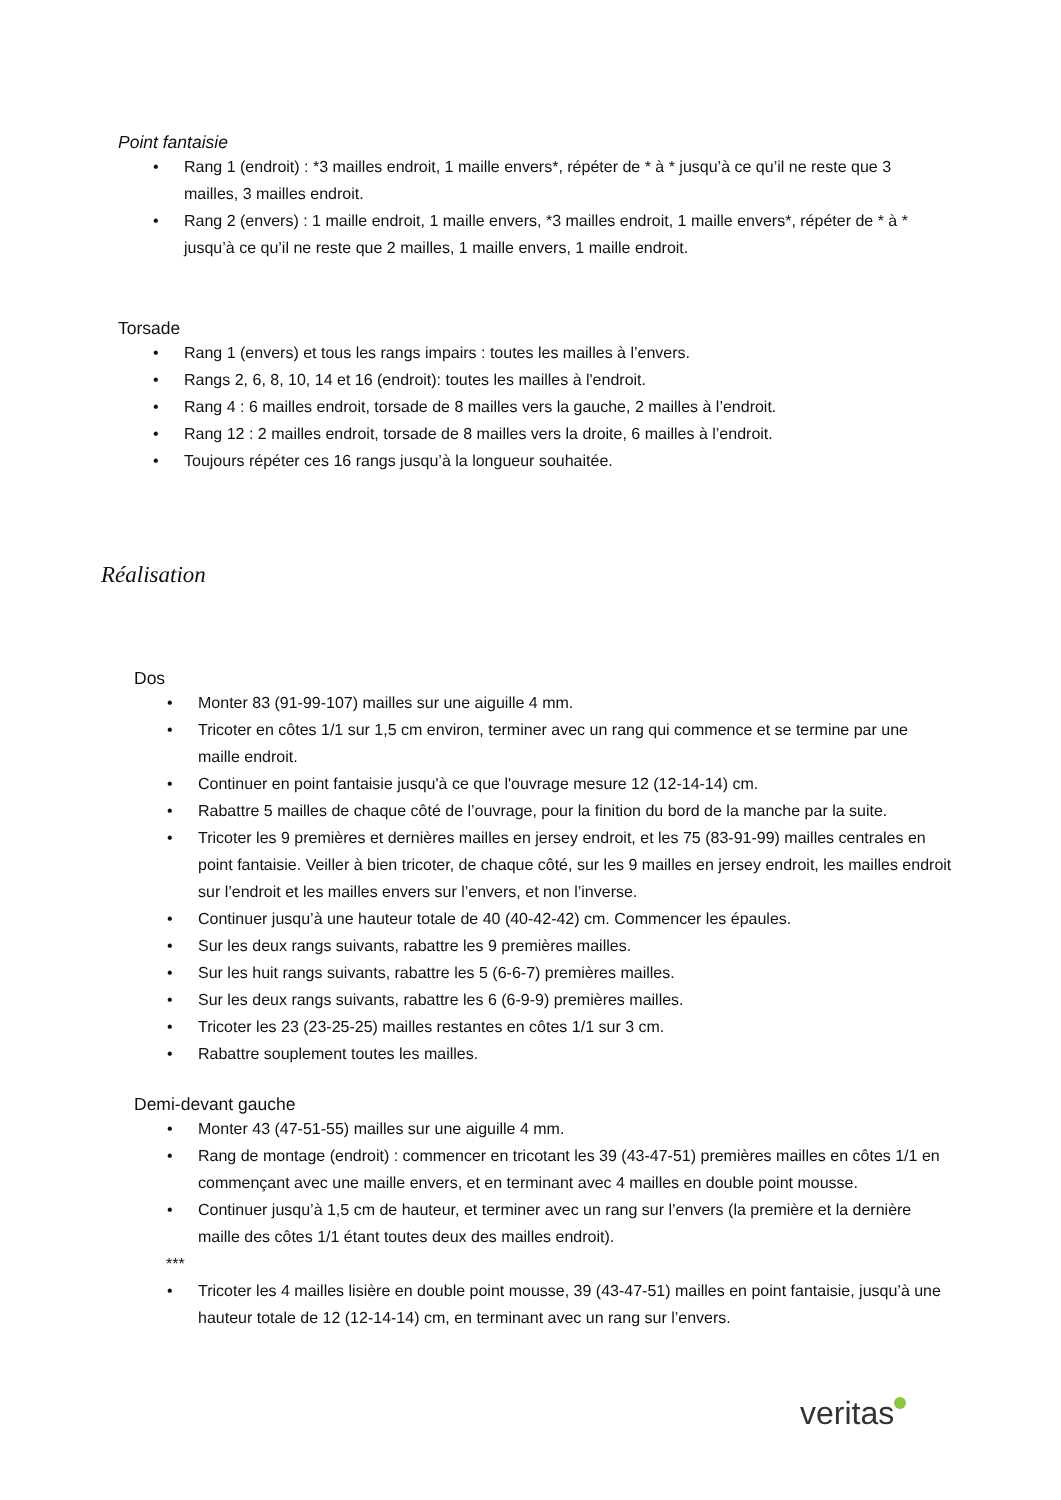Point fantaisie
• Rang 1 (endroit) : *3 mailles endroit, 1 maille envers*, répéter de * à * jusqu’à ce qu’il ne reste que 3 mailles, 3 mailles endroit.
• Rang 2 (envers) : 1 maille endroit, 1 maille envers, *3 mailles endroit, 1 maille envers*, répéter de * à * jusqu’à ce qu’il ne reste que 2 mailles, 1 maille envers, 1 maille endroit.
Torsade
• Rang 1 (envers) et tous les rangs impairs : toutes les mailles à l’envers.
• Rangs 2, 6, 8, 10, 14 et 16 (endroit): toutes les mailles à l'endroit.
• Rang 4 : 6 mailles endroit, torsade de 8 mailles vers la gauche, 2 mailles à l’endroit.
• Rang 12 : 2 mailles endroit, torsade de 8 mailles vers la droite, 6 mailles à l’endroit.
• Toujours répéter ces 16 rangs jusqu’à la longueur souhaitée.
Réalisation
Dos
• Monter 83 (91-99-107) mailles sur une aiguille 4 mm.
• Tricoter en côtes 1/1 sur 1,5 cm environ, terminer avec un rang qui commence et se termine par une maille endroit.
• Continuer en point fantaisie jusqu'à ce que l'ouvrage mesure 12 (12-14-14) cm.
• Rabattre 5 mailles de chaque côté de l’ouvrage, pour la finition du bord de la manche par la suite.
• Tricoter les 9 premières et dernières mailles en jersey endroit, et les 75 (83-91-99) mailles centrales en point fantaisie. Veiller à bien tricoter, de chaque côté, sur les 9 mailles en jersey endroit, les mailles endroit sur l’endroit et les mailles envers sur l’envers, et non l’inverse.
• Continuer jusqu’à une hauteur totale de 40 (40-42-42) cm. Commencer les épaules.
• Sur les deux rangs suivants, rabattre les 9 premières mailles.
• Sur les huit rangs suivants, rabattre les 5 (6-6-7) premières mailles.
• Sur les deux rangs suivants, rabattre les 6 (6-9-9) premières mailles.
• Tricoter les 23 (23-25-25) mailles restantes en côtes 1/1 sur 3 cm.
• Rabattre souplement toutes les mailles.
Demi-devant gauche
• Monter 43 (47-51-55) mailles sur une aiguille 4 mm.
• Rang de montage (endroit) : commencer en tricotant les 39 (43-47-51) premières mailles en côtes 1/1 en commençant avec une maille envers, et en terminant avec 4 mailles en double point mousse.
• Continuer jusqu’à 1,5 cm de hauteur, et terminer avec un rang sur l’envers (la première et la dernière maille des côtes 1/1 étant toutes deux des mailles endroit).
***
• Tricoter les 4 mailles lisière en double point mousse, 39 (43-47-51) mailles en point fantaisie, jusqu’à une hauteur totale de 12 (12-14-14) cm, en terminant avec un rang sur l’envers.
veritas